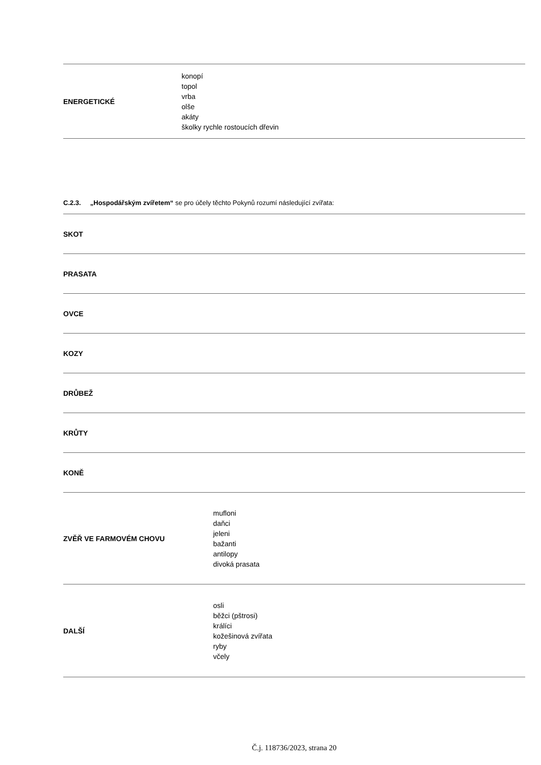| ENERGETICKÉ | konopí topol vrba olše akáty školky rychle rostoucích dřevin |
C.2.3. „Hospodářským zvířetem“ se pro účely těchto Pokynů rozumí následující zvířata:
| SKOT | |
| --- | --- |
| PRASATA | |
| OVCE | |
| KOZY | |
| DRŮBEŽ | |
| KRŮTY | |
| KONĚ | |
| ZVĚŘ VE FARMOVÉM CHOVU | mufloni daňci jeleni bažanti antilopy divoká prasata |
| DALŠÍ | osli běžci (pštrosi) králíci kožešinová zvířata ryby včely |
Č.j. 118736/2023, strana 20